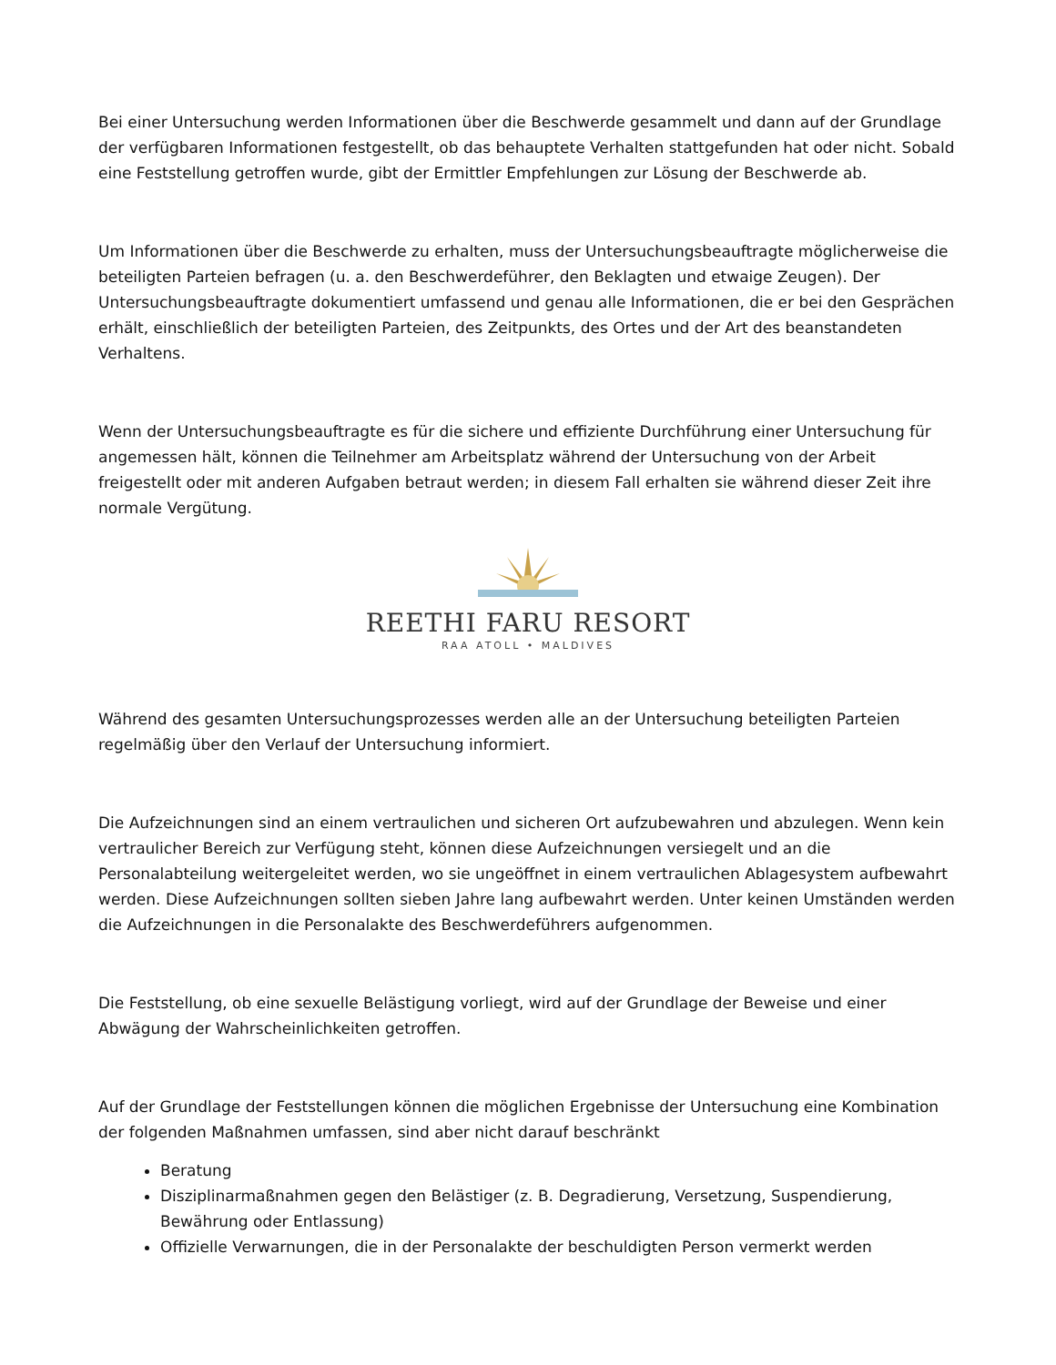Bei einer Untersuchung werden Informationen über die Beschwerde gesammelt und dann auf der Grundlage der verfügbaren Informationen festgestellt, ob das behauptete Verhalten stattgefunden hat oder nicht. Sobald eine Feststellung getroffen wurde, gibt der Ermittler Empfehlungen zur Lösung der Beschwerde ab.
Um Informationen über die Beschwerde zu erhalten, muss der Untersuchungsbeauftragte möglicherweise die beteiligten Parteien befragen (u. a. den Beschwerdeführer, den Beklagten und etwaige Zeugen). Der Untersuchungsbeauftragte dokumentiert umfassend und genau alle Informationen, die er bei den Gesprächen erhält, einschließlich der beteiligten Parteien, des Zeitpunkts, des Ortes und der Art des beanstandeten Verhaltens.
Wenn der Untersuchungsbeauftragte es für die sichere und effiziente Durchführung einer Untersuchung für angemessen hält, können die Teilnehmer am Arbeitsplatz während der Untersuchung von der Arbeit freigestellt oder mit anderen Aufgaben betraut werden; in diesem Fall erhalten sie während dieser Zeit ihre normale Vergütung.
REETHI FARU RESORT
RAA ATOLL • MALDIVES
Während des gesamten Untersuchungsprozesses werden alle an der Untersuchung beteiligten Parteien regelmäßig über den Verlauf der Untersuchung informiert.
Die Aufzeichnungen sind an einem vertraulichen und sicheren Ort aufzubewahren und abzulegen. Wenn kein vertraulicher Bereich zur Verfügung steht, können diese Aufzeichnungen versiegelt und an die Personalabteilung weitergeleitet werden, wo sie ungeöffnet in einem vertraulichen Ablagesystem aufbewahrt werden. Diese Aufzeichnungen sollten sieben Jahre lang aufbewahrt werden. Unter keinen Umständen werden die Aufzeichnungen in die Personalakte des Beschwerdeführers aufgenommen.
Die Feststellung, ob eine sexuelle Belästigung vorliegt, wird auf der Grundlage der Beweise und einer Abwägung der Wahrscheinlichkeiten getroffen.
Auf der Grundlage der Feststellungen können die möglichen Ergebnisse der Untersuchung eine Kombination der folgenden Maßnahmen umfassen, sind aber nicht darauf beschränkt
Beratung
Disziplinarmaßnahmen gegen den Belästiger (z. B. Degradierung, Versetzung, Suspendierung, Bewährung oder Entlassung)
Offizielle Verwarnungen, die in der Personalakte der beschuldigten Person vermerkt werden